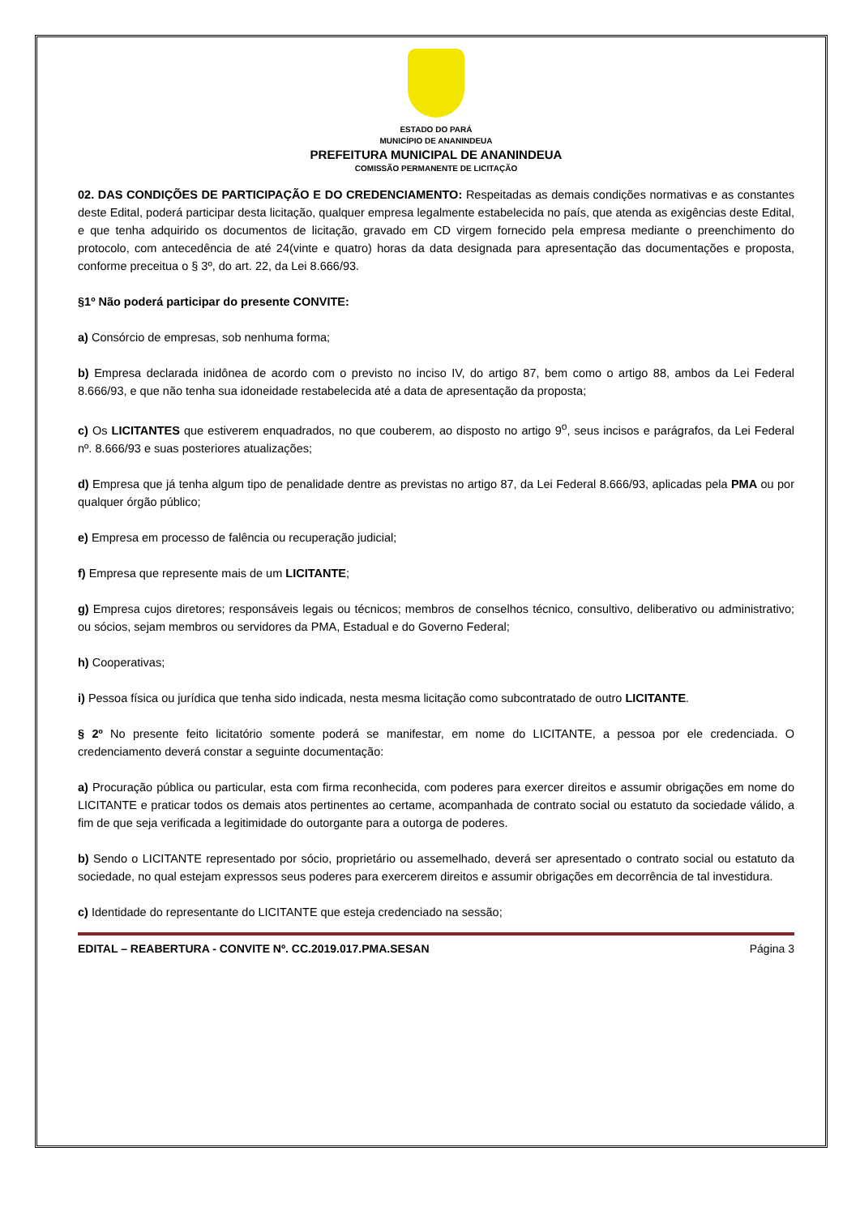ESTADO DO PARÁ
MUNICÍPIO DE ANANINDEUA
PREFEITURA MUNICIPAL DE ANANINDEUA
COMISSÃO PERMANENTE DE LICITAÇÃO
02. DAS CONDIÇÕES DE PARTICIPAÇÃO E DO CREDENCIAMENTO: Respeitadas as demais condições normativas e as constantes deste Edital, poderá participar desta licitação, qualquer empresa legalmente estabelecida no país, que atenda as exigências deste Edital, e que tenha adquirido os documentos de licitação, gravado em CD virgem fornecido pela empresa mediante o preenchimento do protocolo, com antecedência de até 24(vinte e quatro) horas da data designada para apresentação das documentações e proposta, conforme preceitua o § 3º, do art. 22, da Lei 8.666/93.
§1º Não poderá participar do presente CONVITE:
a) Consórcio de empresas, sob nenhuma forma;
b) Empresa declarada inidônea de acordo com o previsto no inciso IV, do artigo 87, bem como o artigo 88, ambos da Lei Federal 8.666/93, e que não tenha sua idoneidade restabelecida até a data de apresentação da proposta;
c) Os LICITANTES que estiverem enquadrados, no que couberem, ao disposto no artigo 9<sup>o</sup>, seus incisos e parágrafos, da Lei Federal nº. 8.666/93 e suas posteriores atualizações;
d) Empresa que já tenha algum tipo de penalidade dentre as previstas no artigo 87, da Lei Federal 8.666/93, aplicadas pela PMA ou por qualquer órgão público;
e) Empresa em processo de falência ou recuperação judicial;
f) Empresa que represente mais de um LICITANTE;
g) Empresa cujos diretores; responsáveis legais ou técnicos; membros de conselhos técnico, consultivo, deliberativo ou administrativo; ou sócios, sejam membros ou servidores da PMA, Estadual e do Governo Federal;
h) Cooperativas;
i) Pessoa física ou jurídica que tenha sido indicada, nesta mesma licitação como subcontratado de outro LICITANTE.
§ 2º No presente feito licitatório somente poderá se manifestar, em nome do LICITANTE, a pessoa por ele credenciada. O credenciamento deverá constar a seguinte documentação:
a) Procuração pública ou particular, esta com firma reconhecida, com poderes para exercer direitos e assumir obrigações em nome do LICITANTE e praticar todos os demais atos pertinentes ao certame, acompanhada de contrato social ou estatuto da sociedade válido, a fim de que seja verificada a legitimidade do outorgante para a outorga de poderes.
b) Sendo o LICITANTE representado por sócio, proprietário ou assemelhado, deverá ser apresentado o contrato social ou estatuto da sociedade, no qual estejam expressos seus poderes para exercerem direitos e assumir obrigações em decorrência de tal investidura.
c) Identidade do representante do LICITANTE que esteja credenciado na sessão;
EDITAL – REABERTURA - CONVITE Nº. CC.2019.017.PMA.SESAN Página 3